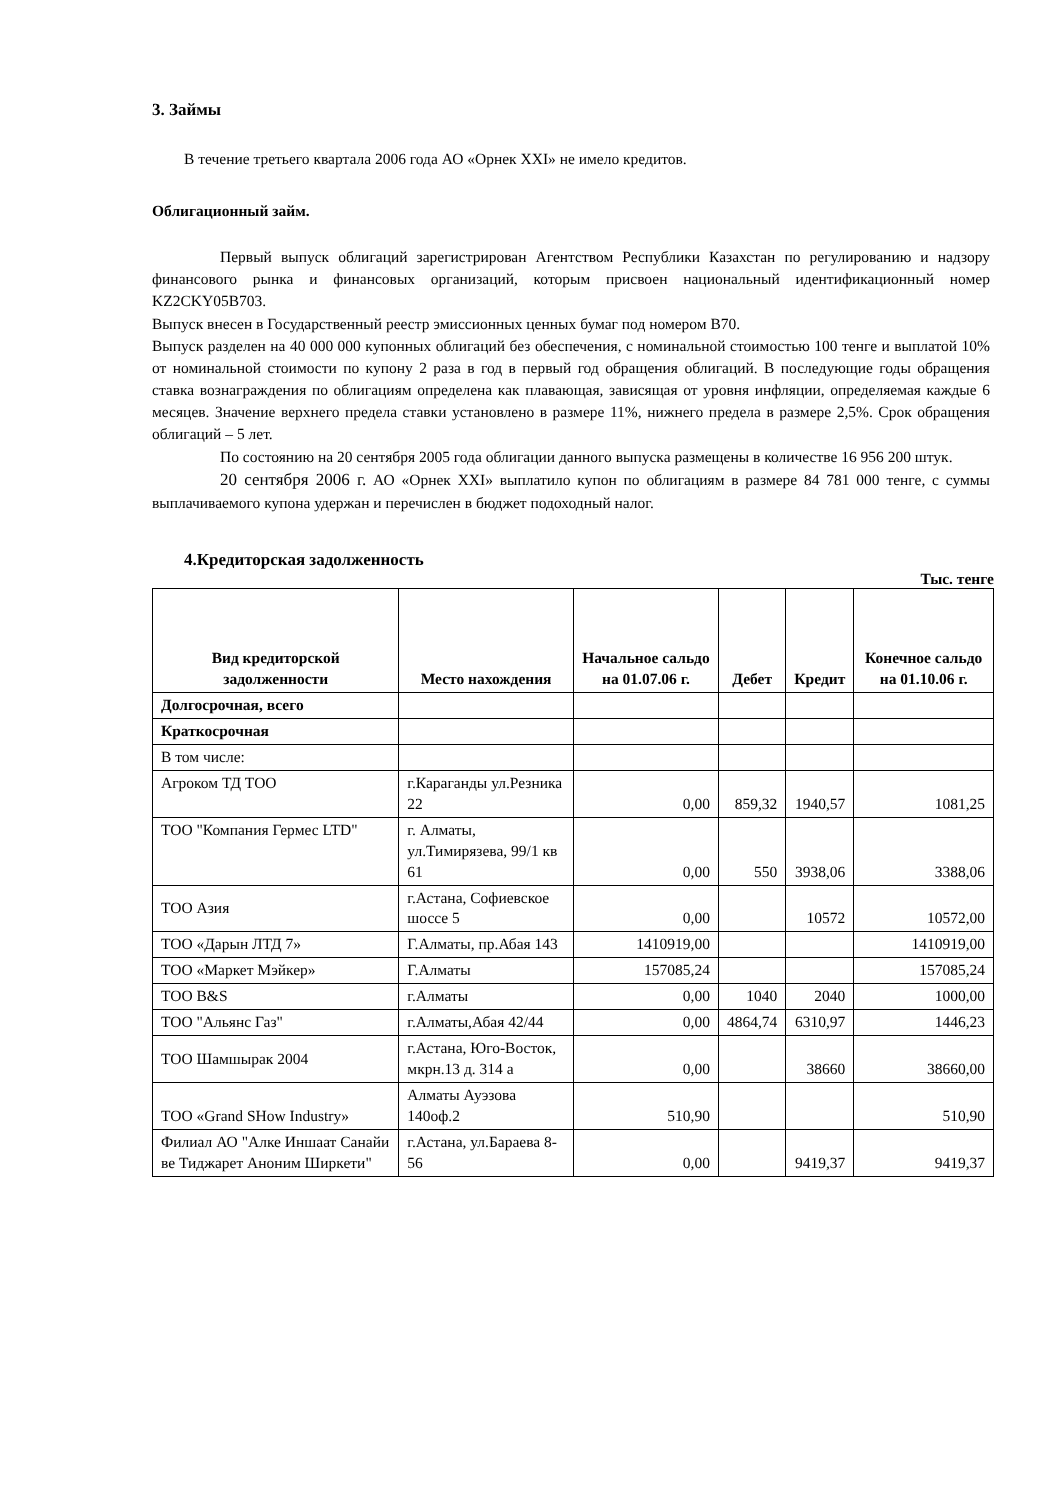3. Займы
В течение третьего квартала 2006 года АО «Орнек XXI» не имело кредитов.
Облигационный займ.
Первый выпуск облигаций зарегистрирован Агентством Республики Казахстан по регулированию и надзору финансового рынка и финансовых организаций, которым присвоен национальный идентификационный номер KZ2CKY05B703.
Выпуск внесен в Государственный реестр эмиссионных ценных бумаг под номером В70.
Выпуск разделен на 40 000 000 купонных облигаций без обеспечения, с номинальной стоимостью 100 тенге и выплатой 10% от номинальной стоимости по купону 2 раза в год в первый год обращения облигаций. В последующие годы обращения ставка вознаграждения по облигациям определена как плавающая, зависящая от уровня инфляции, определяемая каждые 6 месяцев. Значение верхнего предела ставки установлено в размере 11%, нижнего предела в размере 2,5%. Срок обращения облигаций – 5 лет.
По состоянию на 20 сентября 2005 года облигации данного выпуска размещены в количестве 16 956 200 штук.
20 сентября 2006 г. АО «Орнек XXI» выплатило купон по облигациям в размере 84 781 000 тенге, с суммы выплачиваемого купона удержан и перечислен в бюджет подоходный налог.
4.Кредиторская задолженность
Тыс. тенге
| Вид кредиторской задолженности | Место нахождения | Начальное сальдо на 01.07.06 г. | Дебет | Кредит | Конечное сальдо на 01.10.06 г. |
| --- | --- | --- | --- | --- | --- |
| Долгосрочная, всего | | | | | |
| Краткосрочная | | | | | |
| В том числе: | | | | | |
| Агроком ТД ТОО | г.Караганды ул.Резника 22 | 0,00 | 859,32 | 1940,57 | 1081,25 |
| ТОО "Компания Гермес LTD" | г. Алматы, ул.Тимирязева, 99/1 кв 61 | 0,00 | 550 | 3938,06 | 3388,06 |
| ТОО Азия | г.Астана, Софиевское шоссе 5 | 0,00 | | 10572 | 10572,00 |
| ТОО «Дарын ЛТД 7» | Г.Алматы, пр.Абая 143 | 1410919,00 | | | 1410919,00 |
| ТОО «Маркет Мэйкер» | Г.Алматы | 157085,24 | | | 157085,24 |
| ТОО B&S | г.Алматы | 0,00 | 1040 | 2040 | 1000,00 |
| ТОО "Альянс Газ" | г.Алматы,Абая 42/44 | 0,00 | 4864,74 | 6310,97 | 1446,23 |
| ТОО Шамшырак 2004 | г.Астана, Юго-Восток, мкрн.13 д. 314 а | 0,00 | | 38660 | 38660,00 |
| ТОО «Grand SHow Industry» | Алматы Ауэзова 140оф.2 | 510,90 | | | 510,90 |
| Филиал АО "Алке Иншаат Санайи ве Тиджарет Аноним Ширкети" | г.Астана, ул.Бараева 8-56 | 0,00 | | 9419,37 | 9419,37 |